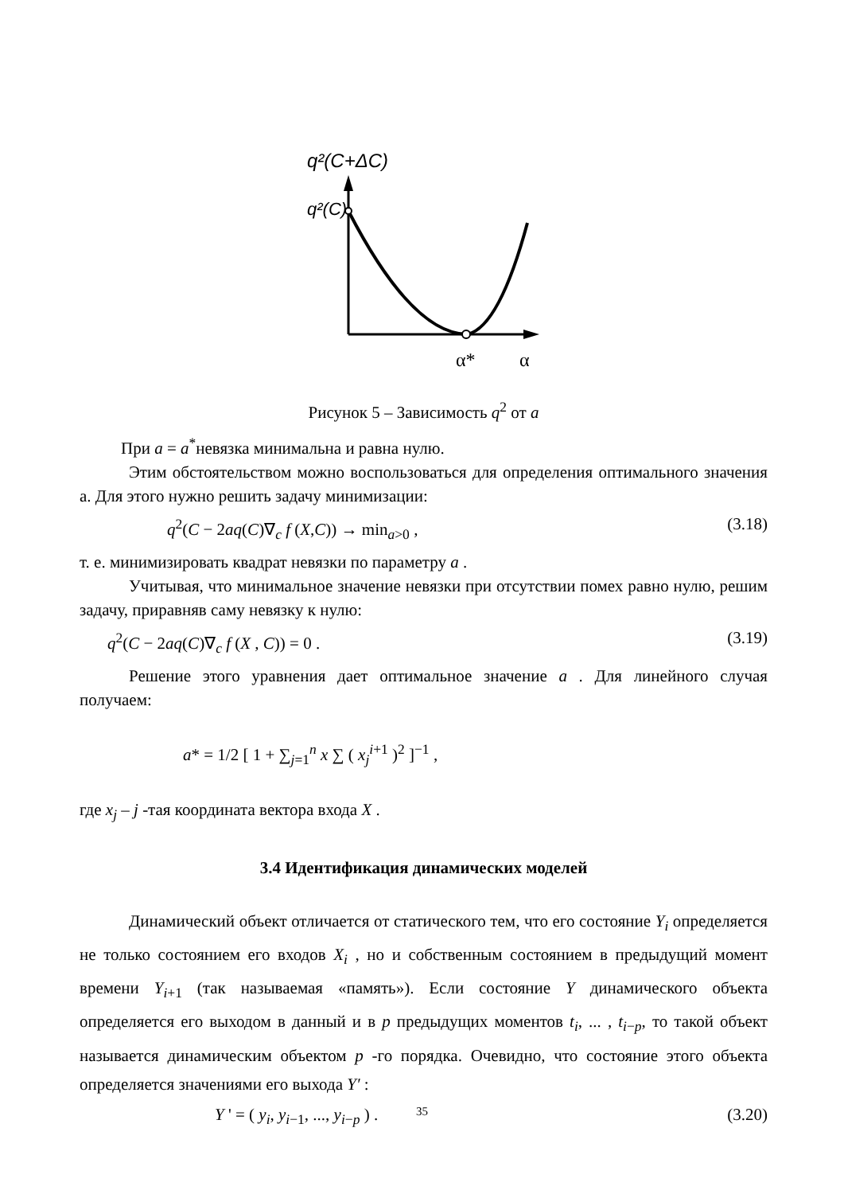q²(C+ΔC)
q²(C)
α*
α
Рисунок 5 – Зависимость q<sup>2</sup> от a
При a = a<sup>*</sup>невязка минимальна и равна нулю.
Этим обстоятельством можно воспользоваться для определения оптимального значения a. Для этого нужно решить задачу минимизации:
q<sup>2</sup>(C − 2aq(C)∇<sub>c</sub> f (X,C)) → min<sub>a>0</sub> , (3.18)
т. е. минимизировать квадрат невязки по параметру a .
Учитывая, что минимальное значение невязки при отсутствии помех равно нулю, решим задачу, приравняв саму невязку к нулю:
q<sup>2</sup>(C − 2aq(C)∇<sub>c</sub> f (X , C)) = 0 . (3.19)
Решение этого уравнения дает оптимальное значение a . Для линейного случая получаем:
a* = 1/2 [ 1 + ∑<sub>j=1</sub><sup>n</sup> x ∑ ( x<sub>j</sub><sup>i+1</sup> )<sup>2</sup> ]<sup>−1</sup> ,
где x<sub>j</sub> – j -тая координата вектора входа X .
3.4 Идентификация динамических моделей
Динамический объект отличается от статического тем, что его состояние Y<sub>i</sub> определяется не только состоянием его входов X<sub>i</sub> , но и собственным состоянием в предыдущий момент времени Y<sub>i+1</sub> (так называемая «память»). Если состояние Y динамического объекта определяется его выходом в данный и в p предыдущих моментов t<sub>i</sub>, ... , t<sub>i−p</sub>, то такой объект называется динамическим объектом p -го порядка. Очевидно, что состояние этого объекта определяется значениями его выхода Y′ :
Y ' = ( y<sub>i</sub>, y<sub>i−1</sub>, ..., y<sub>i−p</sub> ) . (3.20)
35